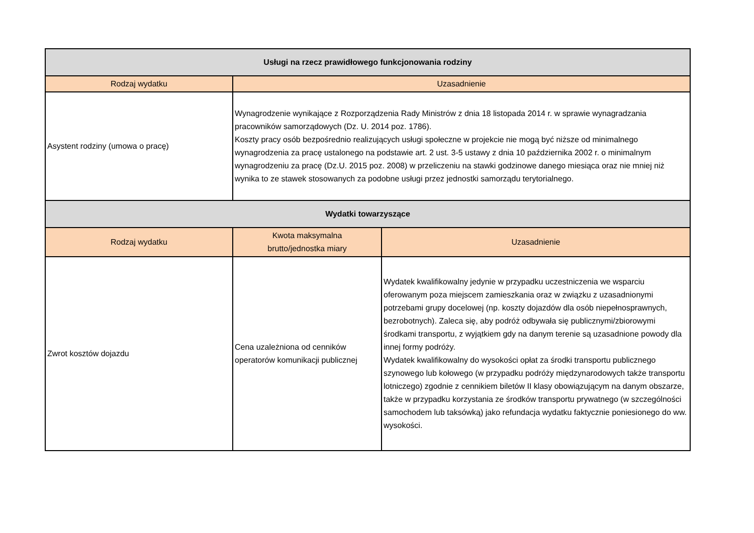| Usługi na rzecz prawidłowego funkcjonowania rodziny | | |
| --- | --- | --- |
| Rodzaj wydatku | Uzasadnienie | |
| Asystent rodziny (umowa o pracę) | Wynagrodzenie wynikające z Rozporządzenia Rady Ministrów z dnia 18 listopada 2014 r. w sprawie wynagradzania pracowników samorządowych (Dz. U. 2014 poz. 1786). Koszty pracy osób bezpośrednio realizujących usługi społeczne w projekcie nie mogą być niższe od minimalnego wynagrodzenia za pracę ustalonego na podstawie art. 2 ust. 3-5 ustawy z dnia 10 października 2002 r. o minimalnym wynagrodzeniu za pracę (Dz.U. 2015 poz. 2008) w przeliczeniu na stawki godzinowe danego miesiąca oraz nie mniej niż wynika to ze stawek stosowanych za podobne usługi przez jednostki samorządu terytorialnego. | |
| Wydatki towarzyszące | | |
| Rodzaj wydatku | Kwota maksymalna brutto/jednostka miary | Uzasadnienie |
| Zwrot kosztów dojazdu | Cena uzależniona od cenników operatorów komunikacji publicznej | Wydatek kwalifikowalny jedynie w przypadku uczestniczenia we wsparciu oferowanym poza miejscem zamieszkania oraz w związku z uzasadnionymi potrzebami grupy docelowej (np. koszty dojazdów dla osób niepełnosprawnych, bezrobotnych). Zaleca się, aby podróż odbywała się publicznymi/zbiorowymi środkami transportu, z wyjątkiem gdy na danym terenie są uzasadnione powody dla innej formy podróży. Wydatek kwalifikowalny do wysokości opłat za środki transportu publicznego szynowego lub kołowego (w przypadku podróży międzynarodowych także transportu lotniczego) zgodnie z cennikiem biletów II klasy obowiązującym na danym obszarze, także w przypadku korzystania ze środków transportu prywatnego (w szczególności samochodem lub taksówką) jako refundacja wydatku faktycznie poniesionego do ww. wysokości. |